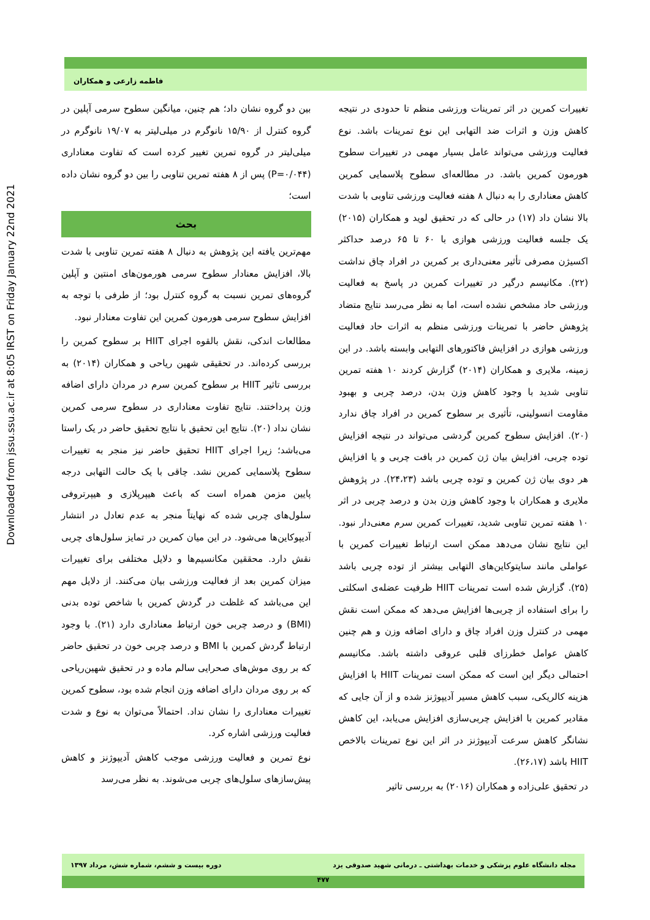Downloaded from jssu.ssu.ac.ir at 8:05 IRST on Friday January 22nd 2021
فاطمه زارعی و همکاران
بین دو گروه نشان داد؛ هم چنین، میانگین سطوح سرمی آپلین در گروه کنترل از ۱۵/۹۰ نانوگرم در میلی‌لیتر به ۱۹/۰۷ نانوگرم در میلی‌لیتر در گروه تمرین تغییر کرده است که تفاوت معناداری (P=۰/۰۴۴) پس از ۸ هفته تمرین تناوبی را بین دو گروه نشان داده است؛
بحث
مهم‌ترین یافته این پژوهش به دنبال ۸ هفته تمرین تناوبی با شدت بالا، افزایش معنادار سطوح سرمی هورمون‌های امنتین و آپلین گروه‌های تمرین نسبت به گروه کنترل بود؛ از طرفی با توجه به افزایش سطوح سرمی هورمون کمرین این تفاوت معنادار نبود.
مطالعات اندکی، نقش بالقوه اجرای HIIT بر سطوح کمرین را بررسی کرده‌اند. در تحقیقی شهین ریاحی و همکاران (۲۰۱۴) به بررسی تاثیر HIIT بر سطوح کمرین سرم در مردان دارای اضافه وزن پرداختند. نتایج تفاوت معناداری در سطوح سرمی کمرین نشان نداد (۲۰). نتایج این تحقیق با نتایج تحقیق حاضر در یک راستا می‌باشد؛ زیرا اجرای HIIT تحقیق حاضر نیز منجر به تغییرات سطوح پلاسمایی کمرین نشد. چاقی با یک حالت التهابی درجه پایین مزمن همراه است که باعث هیپرپلازی و هیپرتروفی سلول‌های چربی شده که نهایتاً منجر به عدم تعادل در انتشار آدیپوکاین‌ها می‌شود. در این میان کمرین در تمایز سلول‌های چربی نقش دارد. محققین مکانسیم‌ها و دلایل مختلفی برای تغییرات میزان کمرین بعد از فعالیت ورزشی بیان می‌کنند. از دلایل مهم این می‌باشد که غلظت در گردش کمرین با شاخص توده بدنی (BMI) و درصد چربی خون ارتباط معناداری دارد (۲۱). با وجود ارتباط گردش کمرین با BMI و درصد چربی خون در تحقیق حاضر که بر روی موش‌های صحرایی سالم ماده و در تحقیق شهین‌ریاحی که بر روی مردان دارای اضافه وزن انجام شده بود، سطوح کمرین تغییرات معناداری را نشان نداد. احتمالاً می‌توان به نوع و شدت فعالیت ورزشی اشاره کرد.
نوع تمرین و فعالیت ورزشی موجب کاهش آدیپوژنز و کاهش پیش‌سازهای سلول‌های چربی می‌شوند. به نظر می‌رسد
تغییرات کمرین در اثر تمرینات ورزشی منظم تا حدودی در نتیجه کاهش وزن و اثرات ضد التهابی این نوع تمرینات باشد. نوع فعالیت ورزشی می‌تواند عامل بسیار مهمی در تغییرات سطوح هورمون کمرین باشد. در مطالعه‌ای سطوح پلاسمایی کمرین کاهش معناداری را به دنبال ۸ هفته فعالیت ورزشی تناوبی با شدت بالا نشان داد (۱۷) در حالی که در تحقیق لوید و همکاران (۲۰۱۵) یک جلسه فعالیت ورزشی هوازی با ۶۰ تا ۶۵ درصد حداکثر اکسیژن مصرفی تأثیر معنی‌داری بر کمرین در افراد چاق نداشت (۲۲). مکانیسم درگیر در تغییرات کمرین در پاسخ به فعالیت ورزشی حاد مشخص نشده است، اما به نظر می‌رسد نتایج متضاد پژوهش حاضر با تمرینات ورزشی منظم به اثرات حاد فعالیت ورزشی هوازی در افزایش فاکتورهای التهابی وابسته باشد. در این زمینه، ملایری و همکاران (۲۰۱۴) گزارش کردند ۱۰ هفته تمرین تناوبی شدید با وجود کاهش وزن بدن، درصد چربی و بهبود مقاومت انسولینی، تأثیری بر سطوح کمرین در افراد چاق ندارد (۲۰). افزایش سطوح کمرین گردشی می‌تواند در نتیجه افزایش توده چربی، افزایش بیان ژن کمرین در بافت چربی و یا افزایش هر دوی بیان ژن کمرین و توده چربی باشد (۲۴،۲۳). در پژوهش ملایری و همکاران با وجود کاهش وزن بدن و درصد چربی در اثر ۱۰ هفته تمرین تناوبی شدید، تغییرات کمرین سرم معنی‌دار نبود. این نتایج نشان می‌دهد ممکن است ارتباط تغییرات کمرین با عواملی مانند سایتوکاین‌های التهابی بیشتر از توده چربی باشد (۲۵). گزارش شده است تمرینات HIIT ظرفیت عضله‌ی اسکلتی را برای استفاده از چربی‌ها افزایش می‌دهد که ممکن است نقش مهمی در کنترل وزن افراد چاق و دارای اضافه وزن و هم چنین کاهش عوامل خطرزای قلبی عروقی داشته باشد. مکانیسم احتمالی دیگر این است که ممکن است تمرینات HIIT با افزایش هزینه کالریکی، سبب کاهش مسیر آدیپوژنز شده و از آن جایی که مقادیر کمرین با افزایش چربی‌سازی افزایش می‌یابد، این کاهش نشانگر کاهش سرعت آدیپوژنز در اثر این نوع تمرینات بالاخص HIIT باشد (۲۶،۱۷).
در تحقیق علی‌زاده و همکاران (۲۰۱۶) به بررسی تاثیر
مجله دانشگاه علوم پزشکی و خدمات بهداشتی ـ درمانی شهید صدوقی یزد دوره بیست و ششم، شماره شش، مرداد ۱۳۹۷
۴۷۷